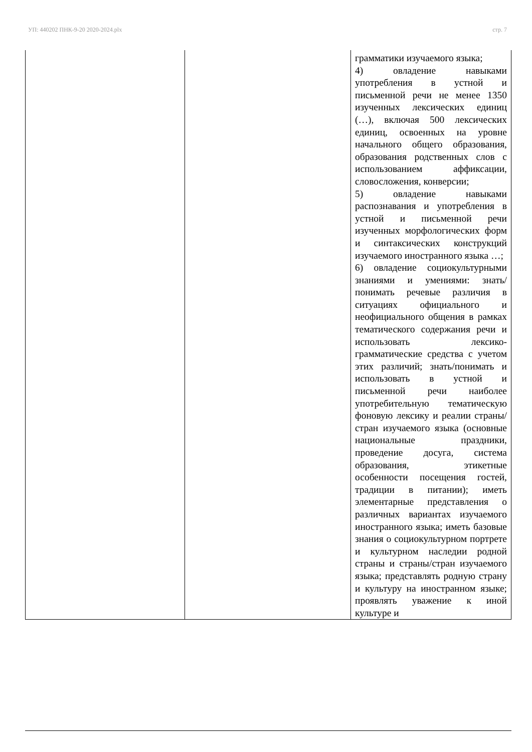УП: 440202 ПНК-9-20 2020-2024.plx стр. 7
| | | грамматики изучаемого языка; 4) овладение навыками употребления в устной и письменной речи не менее 1350 изученных лексических единиц (…), включая 500 лексических единиц, освоенных на уровне начального общего образования, образования родственных слов с использованием аффиксации, словосложения, конверсии; 5) овладение навыками распознавания и употребления в устной и письменной речи изученных морфологических форм и синтаксических конструкций изучаемого иностранного языка …; 6) овладение социокультурными знаниями и умениями: знать/понимать речевые различия в ситуациях официального и неофициального общения в рамках тематического содержания речи и использовать лексико-грамматические средства с учетом этих различий; знать/понимать и использовать в устной и письменной речи наиболее употребительную тематическую фоновую лексику и реалии страны/стран изучаемого языка (основные национальные праздники, проведение досуга, система образования, этикетные особенности посещения гостей, традиции в питании); иметь элементарные представления о различных вариантах изучаемого иностранного языка; иметь базовые знания о социокультурном портрете и культурном наследии родной страны и страны/стран изучаемого языка; представлять родную страну и культуру на иностранном языке; проявлять уважение к иной культуре и |